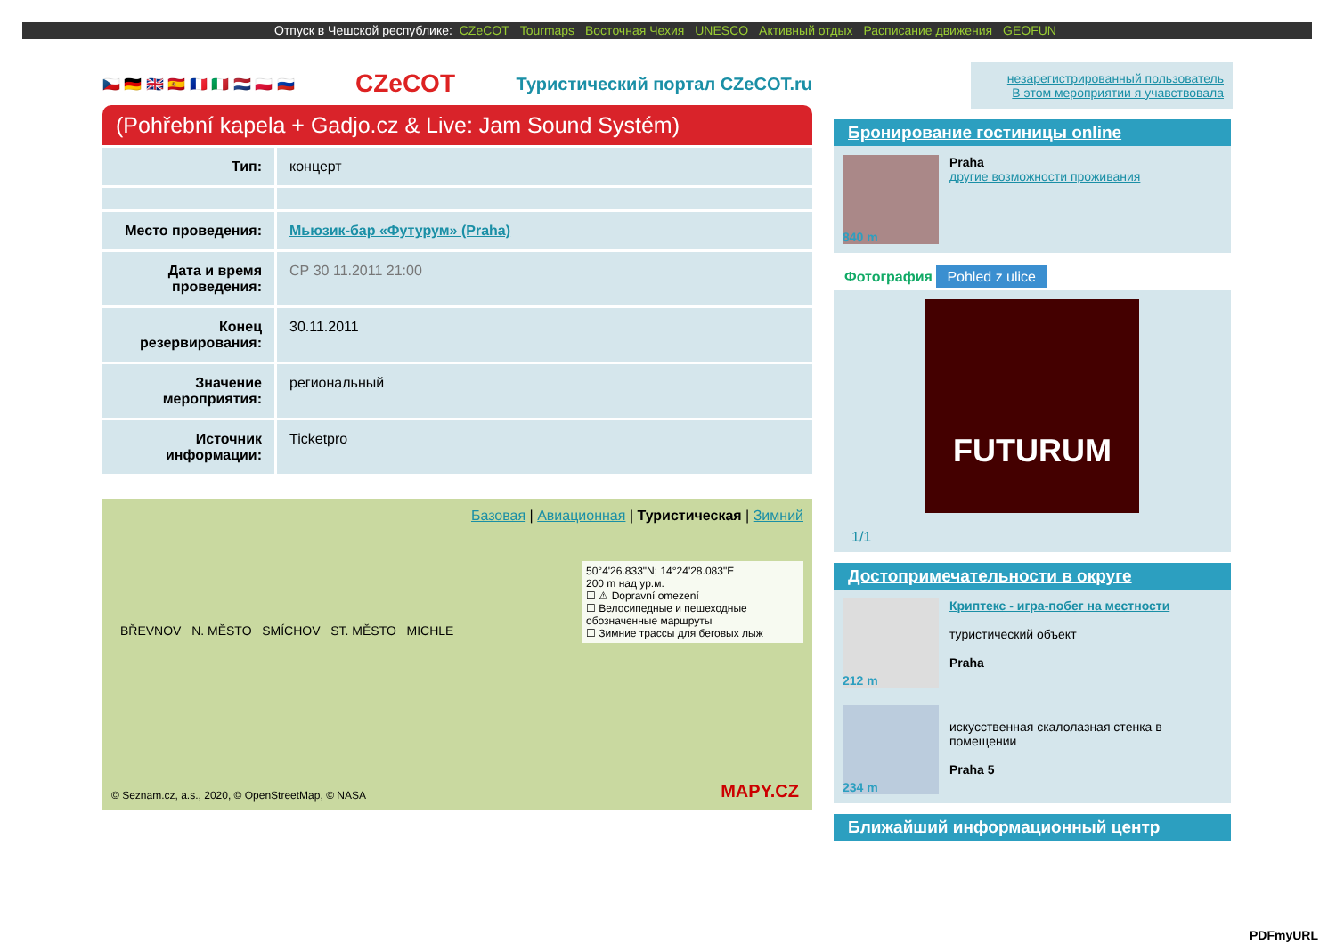Отпуск в Чешской республике: CZeCOT Tourmaps Восточная Чехия UNESCO Активный отдых Расписание движения GEOFUN
🇨🇿 🇩🇪 🇬🇧 🇪🇸 🇫🇷 🇮🇹 🇳🇱 🇵🇱 🇷🇺
CZeCOT
Туристический портал CZeCOT.ru
(Pohřební kapela + Gadjo.cz & Live: Jam Sound Systém)
| Тип: | концерт |
| Место проведения: | Мьюзик-бар «Футурум» (Praha) |
| Дата и время проведения: | СР 30 11.2011 21:00 |
| Конец резервирования: | 30.11.2011 |
| Значение мероприятия: | региональный |
| Источник информации: | Ticketpro |
Базовая | Авиационная | Туристическая | Зимний
50°4'26.833"N; 14°24'28.083"E
200 m над ур.м.
☐ ⚠ Dopravní omezení
☐ Велосипедные и пешеходные обозначенные маршруты
☐ Зимние трассы для беговых лыж
BŘEVNOV N. MĚSTO SMÍCHOV ST. MĚSTO MICHLE
© Seznam.cz, a.s., 2020, © OpenStreetMap, © NASA
MAPY.CZ
незарегистрированный пользователь
В этом мероприятии я учавствовала
Бронирование гостиницы online
840 m
Praha
другие возможности проживания
Фотография Pohled z ulice
FUTURUM
1/1
Достопримечательности в округе
212 m
Криптекс - игра-побег на местности
туристический объект
Praha
234 m
искусственная скалолазная стенка в помещении
Praha 5
Ближайший информационный центр
PDFmyURL